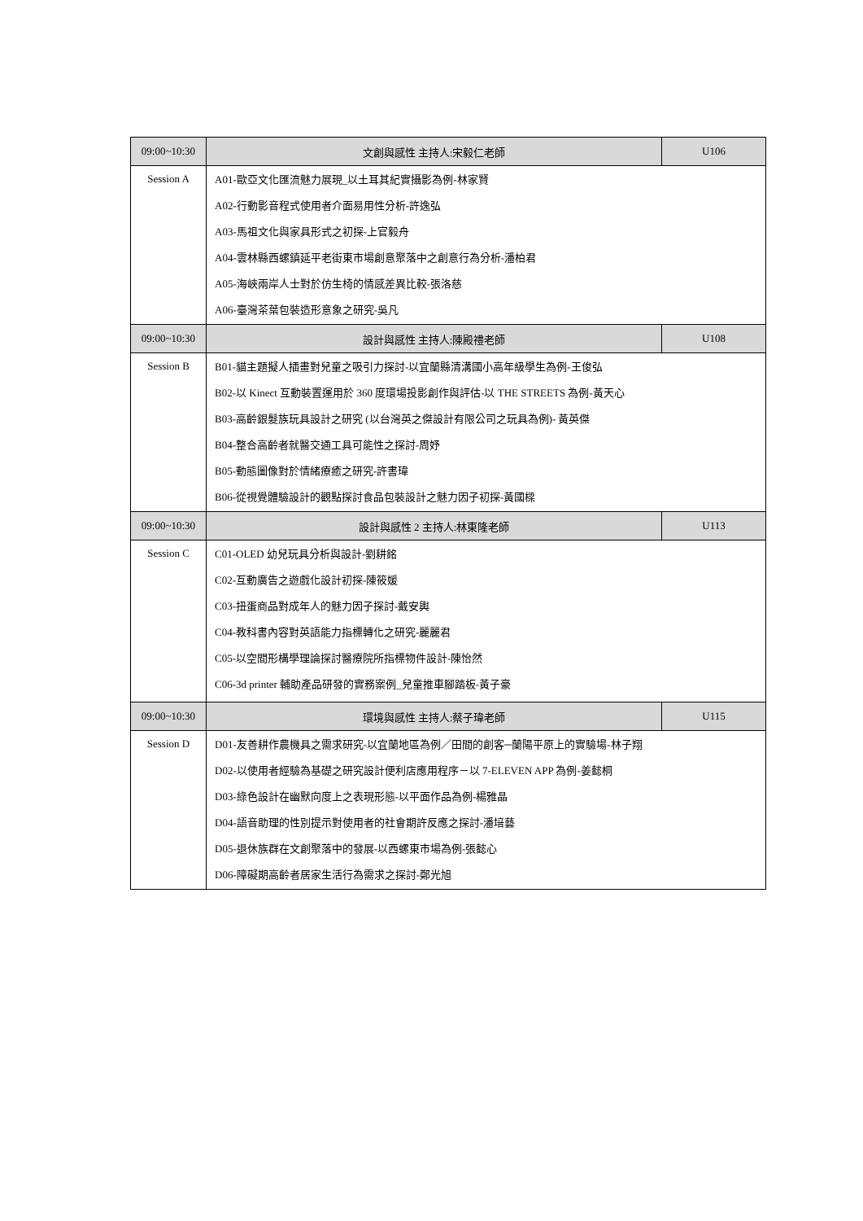| 09:00~10:30 | 文創與感性 主持人:宋毅仁老師 | U106 |
| Session A | A01-歐亞文化匯流魅力展現_以土耳其紀實攝影為例-林家賢 A02-行動影音程式使用者介面易用性分析-許逸弘 A03-馬祖文化與家具形式之初探-上官毅舟 A04-雲林縣西螺鎮延平老街東市場創意聚落中之創意行為分析-潘柏君 A05-海峽兩岸人士對於仿生椅的情感差異比較-張洛慈 A06-臺灣茶葉包裝造形意象之研究-吳凡 | |
| 09:00~10:30 | 設計與感性 主持人:陳殿禮老師 | U108 |
| Session B | B01-貓主題擬人插畫對兒童之吸引力探討-以宜蘭縣清溝國小高年級學生為例-王俊弘 B02-以 Kinect 互動裝置運用於 360 度環場投影創作與評估-以 THE STREETS 為例-黃天心 B03-高齡銀髮族玩具設計之研究 (以台灣英之傑設計有限公司之玩具為例)- 黃英傑 B04-整合高齡者就醫交通工具可能性之探討-周妤 B05-動態圖像對於情緒療癒之研究-許書瑋 B06-從視覺體驗設計的觀點探討食品包裝設計之魅力因子初探-黃國樑 | |
| 09:00~10:30 | 設計與感性 2 主持人:林東隆老師 | U113 |
| Session C | C01-OLED 幼兒玩具分析與設計-劉耕銘 C02-互動廣告之遊戲化設計初探-陳筱媛 C03-扭蛋商品對成年人的魅力因子探討-戴安輿 C04-教科書內容對英語能力指標轉化之研究-麗麗君 C05-以空間形構學理論探討醫療院所指標物件設計-陳怡然 C06-3d printer 輔助產品研發的實務案例_兒童推車腳踏板-黃子豪 | |
| 09:00~10:30 | 環境與感性 主持人:蔡子瑋老師 | U115 |
| Session D | D01-友善耕作農機具之需求研究-以宜蘭地區為例／田間的創客─蘭陽平原上的實驗場-林子翔 D02-以使用者經驗為基礎之研究設計便利店應用程序－以 7-ELEVEN APP 為例-姜懿桐 D03-綠色設計在幽默向度上之表現形態-以平面作品為例-楊雅晶 D04-語音助理的性別提示對使用者的社會期許反應之探討-潘培藝 D05-退休族群在文創聚落中的發展-以西螺東市場為例-張懿心 D06-障礙期高齡者居家生活行為需求之探討-鄭光旭 | |